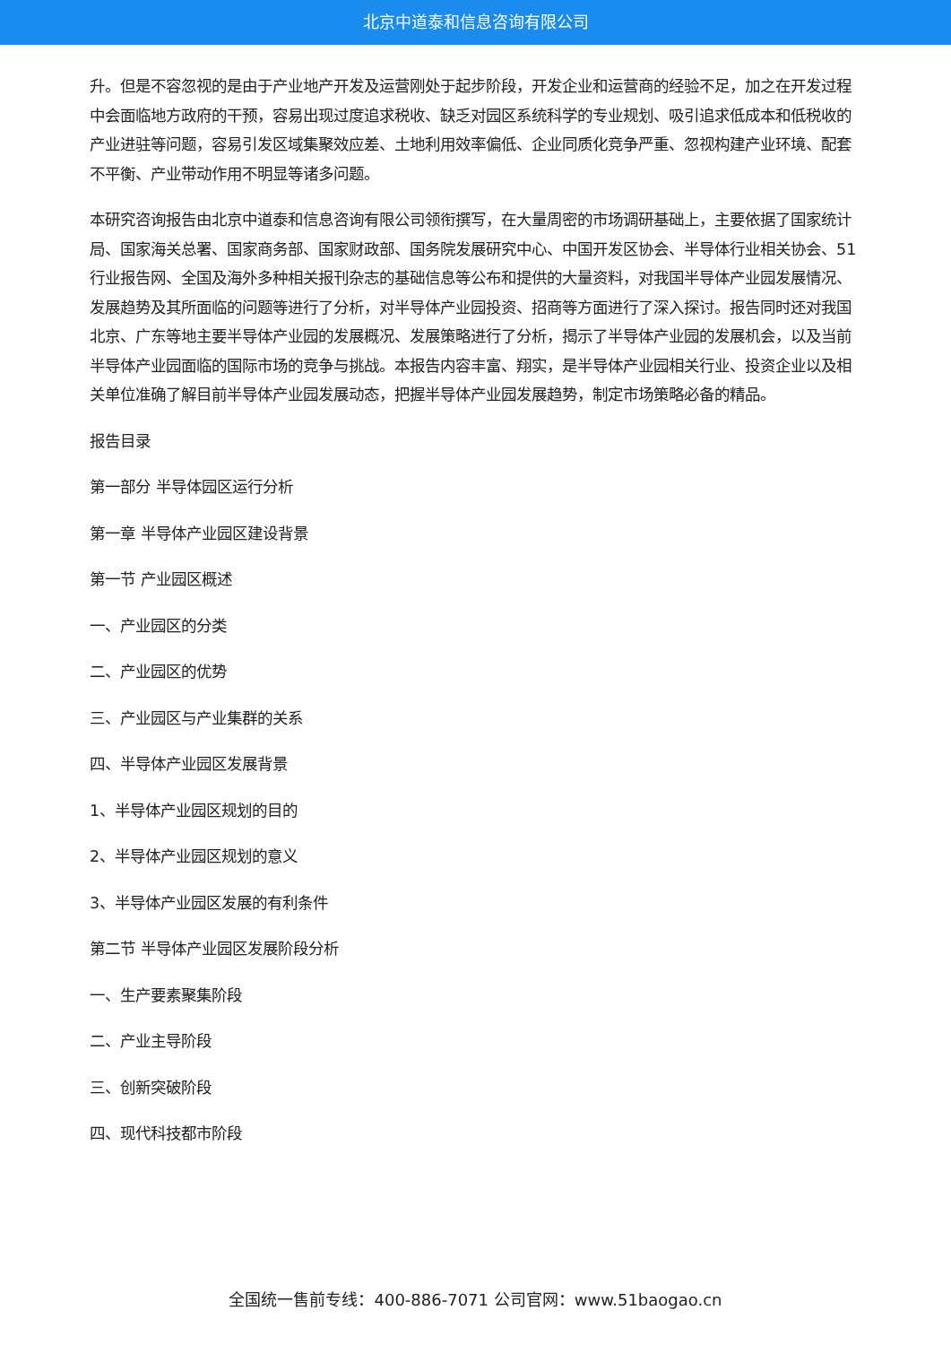北京中道泰和信息咨询有限公司
升。但是不容忽视的是由于产业地产开发及运营刚处于起步阶段，开发企业和运营商的经验不足，加之在开发过程中会面临地方政府的干预，容易出现过度追求税收、缺乏对园区系统科学的专业规划、吸引追求低成本和低税收的产业进驻等问题，容易引发区域集聚效应差、土地利用效率偏低、企业同质化竞争严重、忽视构建产业环境、配套不平衡、产业带动作用不明显等诸多问题。
本研究咨询报告由北京中道泰和信息咨询有限公司领衔撰写，在大量周密的市场调研基础上，主要依据了国家统计局、国家海关总署、国家商务部、国家财政部、国务院发展研究中心、中国开发区协会、半导体行业相关协会、51行业报告网、全国及海外多种相关报刊杂志的基础信息等公布和提供的大量资料，对我国半导体产业园发展情况、发展趋势及其所面临的问题等进行了分析，对半导体产业园投资、招商等方面进行了深入探讨。报告同时还对我国北京、广东等地主要半导体产业园的发展概况、发展策略进行了分析，揭示了半导体产业园的发展机会，以及当前半导体产业园面临的国际市场的竞争与挑战。本报告内容丰富、翔实，是半导体产业园相关行业、投资企业以及相关单位准确了解目前半导体产业园发展动态，把握半导体产业园发展趋势，制定市场策略必备的精品。
报告目录
第一部分 半导体园区运行分析
第一章 半导体产业园区建设背景
第一节 产业园区概述
一、产业园区的分类
二、产业园区的优势
三、产业园区与产业集群的关系
四、半导体产业园区发展背景
1、半导体产业园区规划的目的
2、半导体产业园区规划的意义
3、半导体产业园区发展的有利条件
第二节 半导体产业园区发展阶段分析
一、生产要素聚集阶段
二、产业主导阶段
三、创新突破阶段
四、现代科技都市阶段
全国统一售前专线：400-886-7071 公司官网：www.51baogao.cn